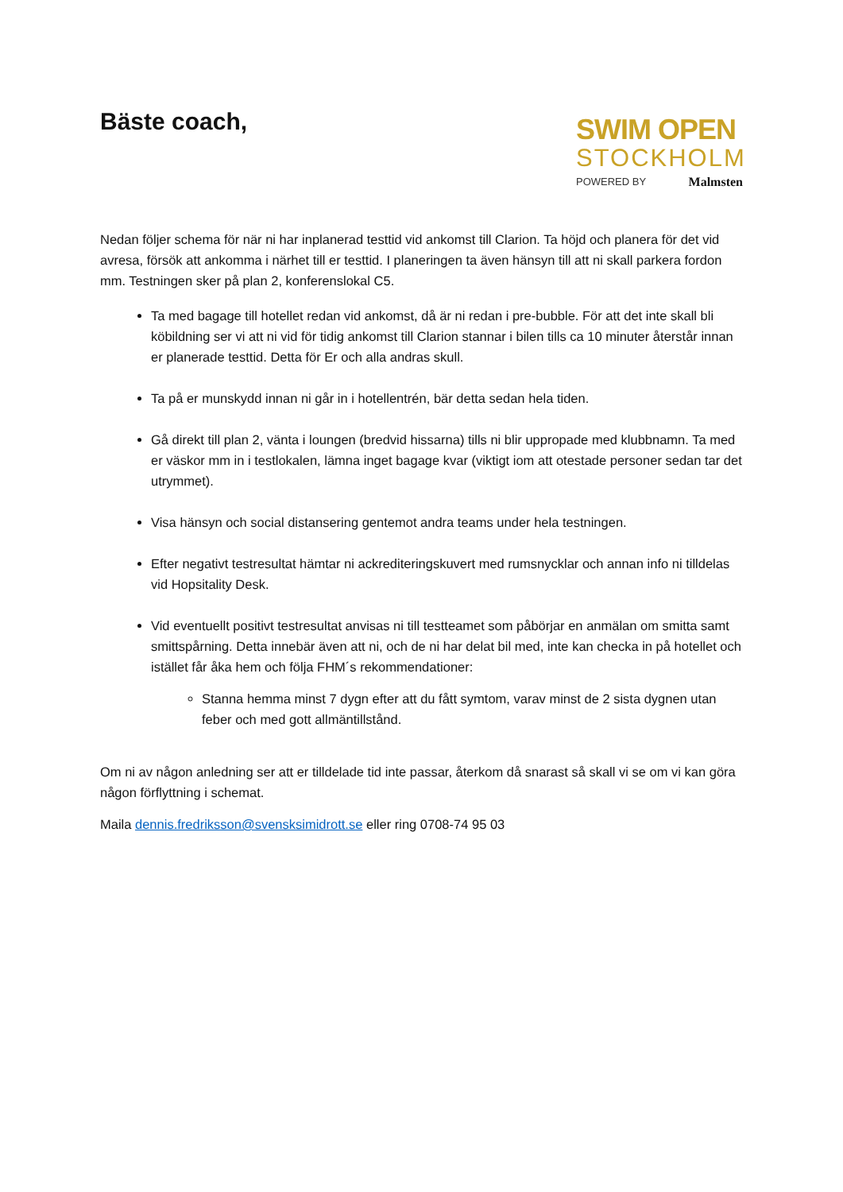Bäste coach,
SWIM OPEN
STOCKHOLM
POWERED BY Malmsten
Nedan följer schema för när ni har inplanerad testtid vid ankomst till Clarion. Ta höjd och planera för det vid avresa, försök att ankomma i närhet till er testtid. I planeringen ta även hänsyn till att ni skall parkera fordon mm. Testningen sker på plan 2, konferenslokal C5.
Ta med bagage till hotellet redan vid ankomst, då är ni redan i pre-bubble. För att det inte skall bli köbildning ser vi att ni vid för tidig ankomst till Clarion stannar i bilen tills ca 10 minuter återstår innan er planerade testtid. Detta för Er och alla andras skull.
Ta på er munskydd innan ni går in i hotellentrén, bär detta sedan hela tiden.
Gå direkt till plan 2, vänta i loungen (bredvid hissarna) tills ni blir uppropade med klubbnamn. Ta med er väskor mm in i testlokalen, lämna inget bagage kvar (viktigt iom att otestade personer sedan tar det utrymmet).
Visa hänsyn och social distansering gentemot andra teams under hela testningen.
Efter negativt testresultat hämtar ni ackrediteringskuvert med rumsnycklar och annan info ni tilldelas vid Hopsitality Desk.
Vid eventuellt positivt testresultat anvisas ni till testteamet som påbörjar en anmälan om smitta samt smittspårning. Detta innebär även att ni, och de ni har delat bil med, inte kan checka in på hotellet och istället får åka hem och följa FHM´s rekommendationer:
Stanna hemma minst 7 dygn efter att du fått symtom, varav minst de 2 sista dygnen utan feber och med gott allmäntillstånd.
Om ni av någon anledning ser att er tilldelade tid inte passar, återkom då snarast så skall vi se om vi kan göra någon förflyttning i schemat.
Maila dennis.fredriksson@svensksimidrott.se eller ring 0708-74 95 03